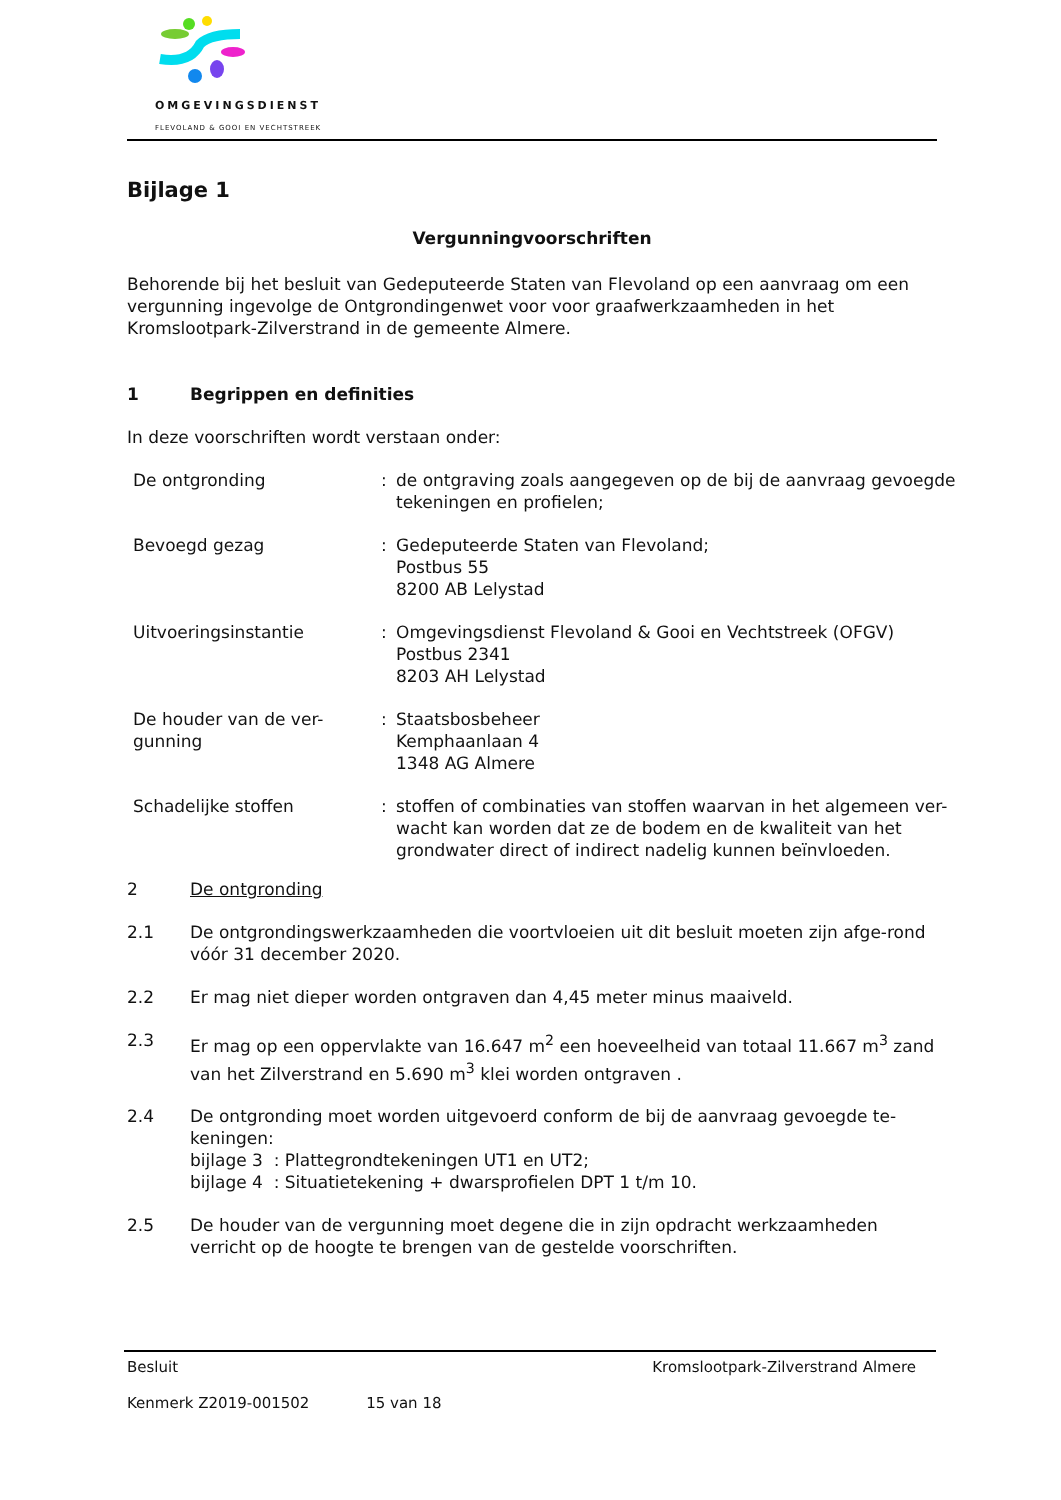OMGEVINGSDIENST
FLEVOLAND & GOOI EN VECHTSTREEK
Bijlage 1
Vergunningvoorschriften
Behorende bij het besluit van Gedeputeerde Staten van Flevoland op een aanvraag om een vergunning ingevolge de Ontgrondingenwet voor voor graafwerkzaamheden in het Kromslootpark-Zilverstrand in de gemeente Almere.
1 Begrippen en definities
In deze voorschriften wordt verstaan onder:
| De ontgronding | : | de ontgraving zoals aangegeven op de bij de aanvraag gevoegde tekeningen en profielen; |
| Bevoegd gezag | : | Gedeputeerde Staten van Flevoland; Postbus 55 8200 AB Lelystad |
| Uitvoeringsinstantie | : | Omgevingsdienst Flevoland & Gooi en Vechtstreek (OFGV) Postbus 2341 8203 AH Lelystad |
| De houder van de ver- gunning | : | Staatsbosbeheer Kemphaanlaan 4 1348 AG Almere |
| Schadelijke stoffen | : | stoffen of combinaties van stoffen waarvan in het algemeen ver-wacht kan worden dat ze de bodem en de kwaliteit van het grondwater direct of indirect nadelig kunnen beïnvloeden. |
2 De ontgronding
2.1 De ontgrondingswerkzaamheden die voortvloeien uit dit besluit moeten zijn afge-rond vóór 31 december 2020.
2.2 Er mag niet dieper worden ontgraven dan 4,45 meter minus maaiveld.
2.3 Er mag op een oppervlakte van 16.647 m<sup>2</sup> een hoeveelheid van totaal 11.667 m<sup>3</sup> zand van het Zilverstrand en 5.690 m<sup>3</sup> klei worden ontgraven .
2.4 De ontgronding moet worden uitgevoerd conform de bij de aanvraag gevoegde te-keningen:
bijlage 3 : Plattegrondtekeningen UT1 en UT2;
bijlage 4 : Situatietekening + dwarsprofielen DPT 1 t/m 10.
2.5 De houder van de vergunning moet degene die in zijn opdracht werkzaamheden verricht op de hoogte te brengen van de gestelde voorschriften.
Besluit Kromslootpark-Zilverstrand Almere
Kenmerk Z2019-001502 15 van 18